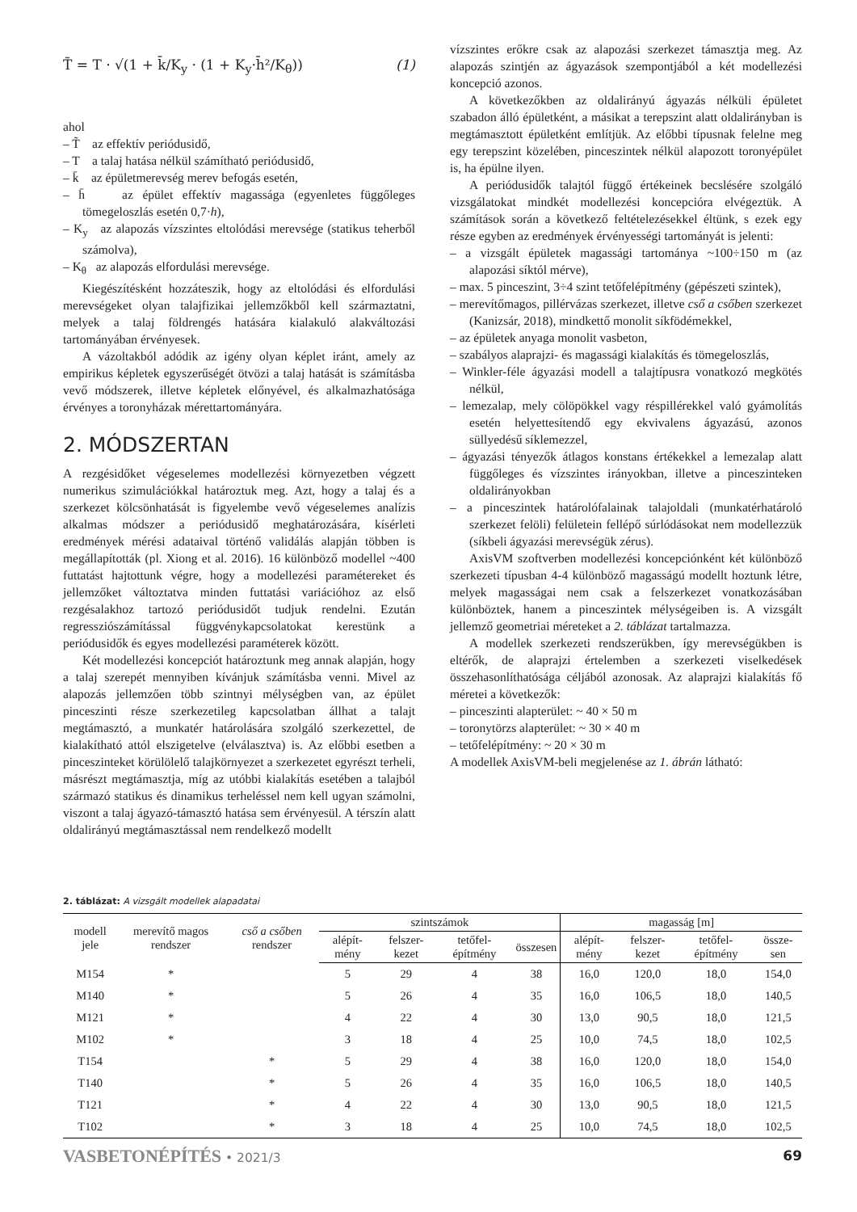T̃ = T · √(1 + k̄/K<sub>y</sub> · (1 + K<sub>y</sub>·h̄²/K<sub>θ</sub>)) (1)
ahol
– T̃ az effektív periódusidő,
– T a talaj hatása nélkül számítható periódusidő,
– k̄ az épületmerevség merev befogás esetén,
– h̄ az épület effektív magassága (egyenletes függőleges tömegeloszlás esetén 0,7·h),
– K<sub>y</sub> az alapozás vízszintes eltolódási merevsége (statikus teherből számolva),
– K<sub>θ</sub> az alapozás elfordulási merevsége.
Kiegészítésként hozzáteszik, hogy az eltolódási és elfordulási merevségeket olyan talajfizikai jellemzőkből kell származtatni, melyek a talaj földrengés hatására kialakuló alakváltozási tartományában érvényesek.
A vázoltakból adódik az igény olyan képlet iránt, amely az empirikus képletek egyszerűségét ötvözi a talaj hatását is számításba vevő módszerek, illetve képletek előnyével, és alkalmazhatósága érvényes a toronyházak mérettartományára.
2. MÓDSZERTAN
A rezgésidőket végeselemes modellezési környezetben végzett numerikus szimulációkkal határoztuk meg. Azt, hogy a talaj és a szerkezet kölcsönhatását is figyelembe vevő végeselemes analízis alkalmas módszer a periódusidő meghatározására, kísérleti eredmények mérési adataival történő validálás alapján többen is megállapították (pl. Xiong et al. 2016). 16 különböző modellel ~400 futtatást hajtottunk végre, hogy a modellezési paramétereket és jellemzőket változtatva minden futtatási variációhoz az első rezgésalakhoz tartozó periódusidőt tudjuk rendelni. Ezután regressziószámítással függvénykapcsolatokat kerestünk a periódusidők és egyes modellezési paraméterek között.
Két modellezési koncepciót határoztunk meg annak alapján, hogy a talaj szerepét mennyiben kívánjuk számításba venni. Mivel az alapozás jellemzően több szintnyi mélységben van, az épület pinceszinti része szerkezetileg kapcsolatban állhat a talajt megtámasztó, a munkatér határolására szolgáló szerkezettel, de kialakítható attól elszigetelve (elválasztva) is. Az előbbi esetben a pinceszinteket körülölelő talajkörnyezet a szerkezetet egyrészt terheli, másrészt megtámasztja, míg az utóbbi kialakítás esetében a talajból származó statikus és dinamikus terheléssel nem kell ugyan számolni, viszont a talaj ágyazó-támasztó hatása sem érvényesül. A térszín alatt oldalirányú megtámasztással nem rendelkező modellt
vízszintes erőkre csak az alapozási szerkezet támasztja meg. Az alapozás szintjén az ágyazások szempontjából a két modellezési koncepció azonos.
A következőkben az oldalirányú ágyazás nélküli épületet szabadon álló épületként, a másikat a terepszint alatt oldalirányban is megtámasztott épületként említjük. Az előbbi típusnak felelne meg egy terepszint közelében, pinceszintek nélkül alapozott toronyépület is, ha épülne ilyen.
A periódusidők talajtól függő értékeinek becslésére szolgáló vizsgálatokat mindkét modellezési koncepcióra elvégeztük. A számítások során a következő feltételezésekkel éltünk, s ezek egy része egyben az eredmények érvényességi tartományát is jelenti:
– a vizsgált épületek magassági tartománya ~100÷150 m (az alapozási síktól mérve),
– max. 5 pinceszint, 3÷4 szint tetőfelépítmény (gépészeti szintek),
– merevítőmagos, pillérvázas szerkezet, illetve cső a csőben szerkezet (Kanizsár, 2018), mindkettő monolit síkfödémekkel,
– az épületek anyaga monolit vasbeton,
– szabályos alaprajzi- és magassági kialakítás és tömegeloszlás,
– Winkler-féle ágyazási modell a talajtípusra vonatkozó megkötés nélkül,
– lemezalap, mely cölöpökkel vagy réspillérekkel való gyámolítás esetén helyettesítendő egy ekvivalens ágyazású, azonos süllyedésű síklemezzel,
– ágyazási tényezők átlagos konstans értékekkel a lemezalap alatt függőleges és vízszintes irányokban, illetve a pinceszinteken oldalirányokban
– a pinceszintek határolófalainak talajoldali (munkatérhatároló szerkezet felöli) felületein fellépő súrlódásokat nem modellezzük (síkbeli ágyazási merevségük zérus).
AxisVM szoftverben modellezési koncepciónként két különböző szerkezeti típusban 4-4 különböző magasságú modellt hoztunk létre, melyek magasságai nem csak a felszerkezet vonatkozásában különböztek, hanem a pinceszintek mélységeiben is. A vizsgált jellemző geometriai méreteket a 2. táblázat tartalmazza.
A modellek szerkezeti rendszerükben, így merevségükben is eltérők, de alaprajzi értelemben a szerkezeti viselkedések összehasonlíthatósága céljából azonosak. Az alaprajzi kialakítás fő méretei a következők:
– pinceszinti alapterület: ~ 40 × 50 m
– toronytörzs alapterület: ~ 30 × 40 m
– tetőfelépítmény: ~ 20 × 30 m
A modellek AxisVM-beli megjelenése az 1. ábrán látható:
2. táblázat: A vizsgált modellek alapadatai
| modell jele | merevítő magos rendszer | cső a csőben rendszer | szintszámok | | | | magasság [m] | | | |
| --- | --- | --- | --- | --- | --- | --- | --- | --- | --- | --- |
| | | | alépít-mény | felszer-kezet | tetőfel-építmény | összesen | alépít-mény | felszer-kezet | tetőfel-építmény | össze-sen |
| M154 | * | | 5 | 29 | 4 | 38 | 16,0 | 120,0 | 18,0 | 154,0 |
| M140 | * | | 5 | 26 | 4 | 35 | 16,0 | 106,5 | 18,0 | 140,5 |
| M121 | * | | 4 | 22 | 4 | 30 | 13,0 | 90,5 | 18,0 | 121,5 |
| M102 | * | | 3 | 18 | 4 | 25 | 10,0 | 74,5 | 18,0 | 102,5 |
| T154 | | * | 5 | 29 | 4 | 38 | 16,0 | 120,0 | 18,0 | 154,0 |
| T140 | | * | 5 | 26 | 4 | 35 | 16,0 | 106,5 | 18,0 | 140,5 |
| T121 | | * | 4 | 22 | 4 | 30 | 13,0 | 90,5 | 18,0 | 121,5 |
| T102 | | * | 3 | 18 | 4 | 25 | 10,0 | 74,5 | 18,0 | 102,5 |
VASBETONÉPÍTÉS • 2021/3 69